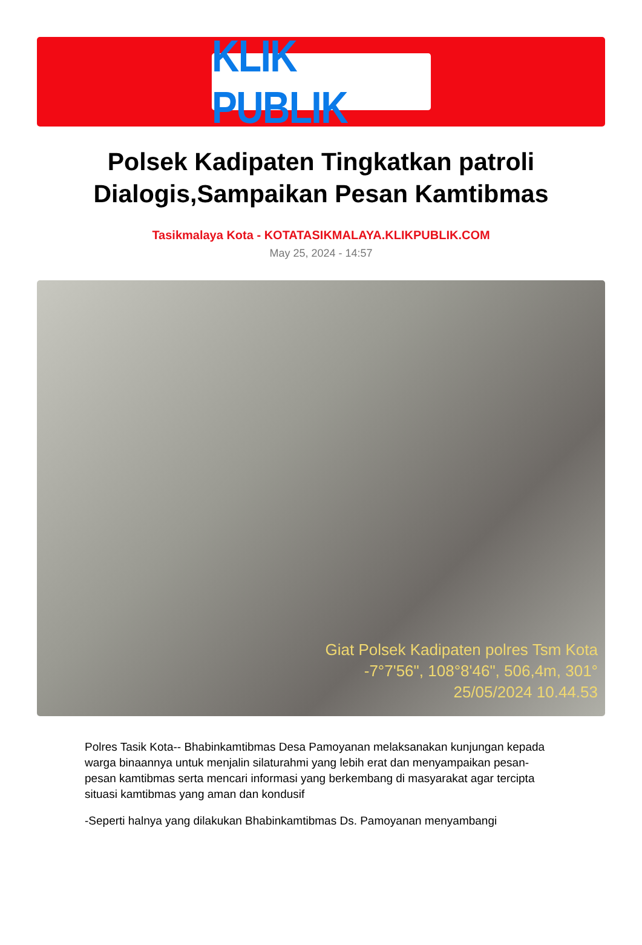KLIK PUBLIK
Polsek Kadipaten Tingkatkan patroli Dialogis,Sampaikan Pesan Kamtibmas
Tasikmalaya Kota - KOTATASIKMALAYA.KLIKPUBLIK.COM
May 25, 2024 - 14:57
Giat Polsek Kadipaten polres Tsm Kota
-7°7'56", 108°8'46", 506,4m, 301°
25/05/2024 10.44.53
Polres Tasik Kota-- Bhabinkamtibmas Desa Pamoyanan melaksanakan kunjungan kepada warga binaannya untuk menjalin silaturahmi yang lebih erat dan menyampaikan pesan-pesan kamtibmas serta mencari informasi yang berkembang di masyarakat agar tercipta situasi kamtibmas yang aman dan kondusif
-Seperti halnya yang dilakukan Bhabinkamtibmas Ds. Pamoyanan menyambangi